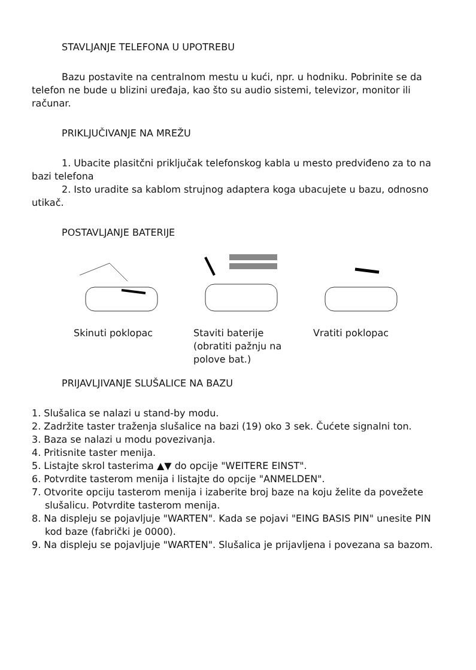STAVLJANJE TELEFONA U UPOTREBU
Bazu postavite na centralnom mestu u kući, npr. u hodniku. Pobrinite se da telefon ne bude u blizini uređaja, kao što su audio sistemi, televizor, monitor ili računar.
PRIKLJUČIVANJE NA MREŽU
1. Ubacite plasitčni priključak telefonskog kabla u mesto predviđeno za to na bazi telefona
2. Isto uradite sa kablom strujnog adaptera koga ubacujete u bazu, odnosno utikač.
POSTAVLJANJE BATERIJE
Skinuti poklopac Staviti baterije (obratiti pažnju na polove bat.)
Vratiti poklopac
PRIJAVLJIVANJE SLUŠALICE NA BAZU
1. Slušalica se nalazi u stand-by modu.
2. Zadržite taster traženja slušalice na bazi (19) oko 3 sek. Čućete signalni ton.
3. Baza se nalazi u modu povezivanja.
4. Pritisnite taster menija.
5. Listajte skrol tasterima ▲▼ do opcije "WEITERE EINST".
6. Potvrdite tasterom menija i listajte do opcije "ANMELDEN".
7. Otvorite opciju tasterom menija i izaberite broj baze na koju želite da povežete slušalicu. Potvrdite tasterom menija.
8. Na displeju se pojavljuje "WARTEN". Kada se pojavi "EING BASIS PIN" unesite PIN kod baze (fabrički je 0000).
9. Na displeju se pojavljuje "WARTEN". Slušalica je prijavljena i povezana sa bazom.